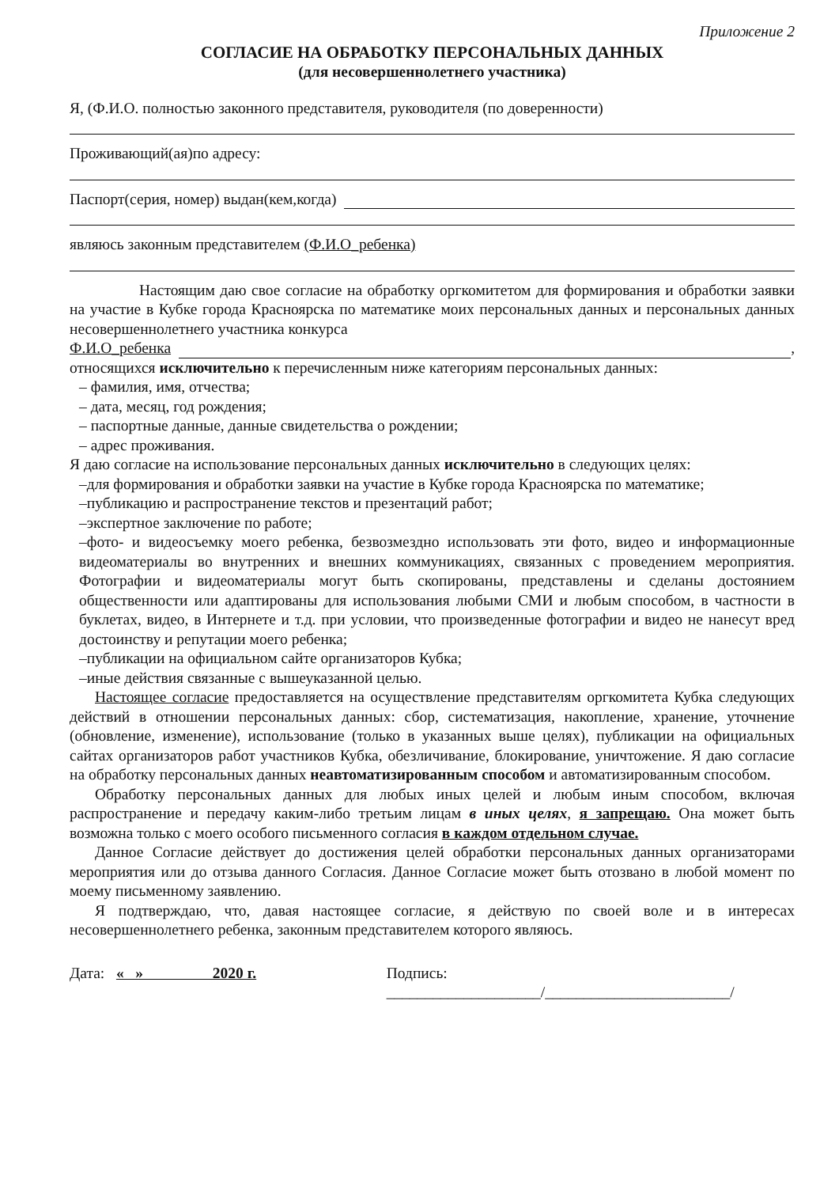Приложение 2
СОГЛАСИЕ НА ОБРАБОТКУ ПЕРСОНАЛЬНЫХ ДАННЫХ
(для несовершеннолетнего участника)
Я, (Ф.И.О. полностью законного представителя, руководителя (по доверенности)
Проживающий(ая)по адресу:
Паспорт(серия, номер) выдан(кем,когда)
являюсь законным представителем (Ф.И.О_ребенка)
Настоящим даю свое согласие на обработку оргкомитетом для формирования и обработки заявки на участие в Кубке города Красноярска по математике моих персональных данных и персональных данных несовершеннолетнего участника конкурса
Ф.И.О_ребенка ,
относящихся исключительно к перечисленным ниже категориям персональных данных:
– фамилия, имя, отчества;
– дата, месяц, год рождения;
– паспортные данные, данные свидетельства о рождении;
– адрес проживания.
Я даю согласие на использование персональных данных исключительно в следующих целях:
–для формирования и обработки заявки на участие в Кубке города Красноярска по математике;
–публикацию и распространение текстов и презентаций работ;
–экспертное заключение по работе;
–фото- и видеосъемку моего ребенка, безвозмездно использовать эти фото, видео и информационные видеоматериалы во внутренних и внешних коммуникациях, связанных с проведением мероприятия. Фотографии и видеоматериалы могут быть скопированы, представлены и сделаны достоянием общественности или адаптированы для использования любыми СМИ и любым способом, в частности в буклетах, видео, в Интернете и т.д. при условии, что произведенные фотографии и видео не нанесут вред достоинству и репутации моего ребенка;
–публикации на официальном сайте организаторов Кубка;
–иные действия связанные с вышеуказанной целью.
Настоящее согласие предоставляется на осуществление представителям оргкомитета Кубка следующих действий в отношении персональных данных: сбор, систематизация, накопление, хранение, уточнение (обновление, изменение), использование (только в указанных выше целях), публикации на официальных сайтах организаторов работ участников Кубка, обезличивание, блокирование, уничтожение. Я даю согласие на обработку персональных данных неавтоматизированным способом и автоматизированным способом.
Обработку персональных данных для любых иных целей и любым иным способом, включая распространение и передачу каким-либо третьим лицам в иных целях, я запрещаю. Она может быть возможна только с моего особого письменного согласия в каждом отдельном случае.
Данное Согласие действует до достижения целей обработки персональных данных организаторами мероприятия или до отзыва данного Согласия. Данное Согласие может быть отозвано в любой момент по моему письменному заявлению.
Я подтверждаю, что, давая настоящее согласие, я действую по своей воле и в интересах несовершеннолетнего ребенка, законным представителем которого являюсь.
Дата: « » 2020 г. Подпись: ____________________/________________________/